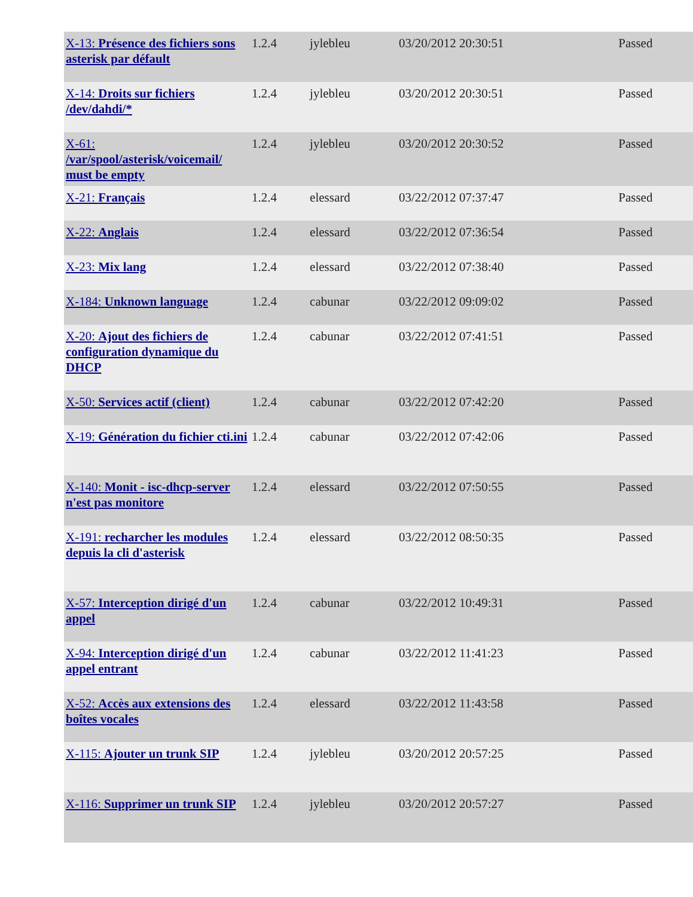| X-13: Présence des fichiers sons asterisk par défault | 1.2.4 | jylebleu | 03/20/2012 20:30:51 | Passed |
| X-14: Droits sur fichiers /dev/dahdi/* | 1.2.4 | jylebleu | 03/20/2012 20:30:51 | Passed |
| X-61: /var/spool/asterisk/voicemail/ must be empty | 1.2.4 | jylebleu | 03/20/2012 20:30:52 | Passed |
| X-21: Français | 1.2.4 | elessard | 03/22/2012 07:37:47 | Passed |
| X-22: Anglais | 1.2.4 | elessard | 03/22/2012 07:36:54 | Passed |
| X-23: Mix lang | 1.2.4 | elessard | 03/22/2012 07:38:40 | Passed |
| X-184: Unknown language | 1.2.4 | cabunar | 03/22/2012 09:09:02 | Passed |
| X-20: Ajout des fichiers de configuration dynamique du DHCP | 1.2.4 | cabunar | 03/22/2012 07:41:51 | Passed |
| X-50: Services actif (client) | 1.2.4 | cabunar | 03/22/2012 07:42:20 | Passed |
| X-19: Génération du fichier cti.ini | 1.2.4 | cabunar | 03/22/2012 07:42:06 | Passed |
| X-140: Monit - isc-dhcp-server n'est pas monitore | 1.2.4 | elessard | 03/22/2012 07:50:55 | Passed |
| X-191: recharcher les modules depuis la cli d'asterisk | 1.2.4 | elessard | 03/22/2012 08:50:35 | Passed |
| X-57: Interception dirigé d'un appel | 1.2.4 | cabunar | 03/22/2012 10:49:31 | Passed |
| X-94: Interception dirigé d'un appel entrant | 1.2.4 | cabunar | 03/22/2012 11:41:23 | Passed |
| X-52: Accès aux extensions des boîtes vocales | 1.2.4 | elessard | 03/22/2012 11:43:58 | Passed |
| X-115: Ajouter un trunk SIP | 1.2.4 | jylebleu | 03/20/2012 20:57:25 | Passed |
| X-116: Supprimer un trunk SIP | 1.2.4 | jylebleu | 03/20/2012 20:57:27 | Passed |